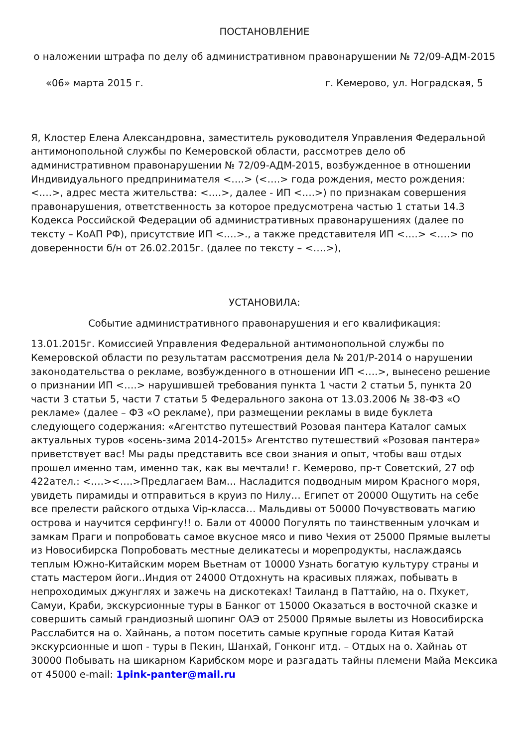ПОСТАНОВЛЕНИЕ
о наложении штрафа по делу об административном правонарушении № 72/09-АДМ-2015
«06» марта 2015 г. г. Кемерово, ул. Ноградская, 5
Я, Клостер Елена Александровна, заместитель руководителя Управления Федеральной антимонопольной службы по Кемеровской области, рассмотрев дело об административном правонарушении № 72/09-АДМ-2015, возбужденное в отношении Индивидуального предпринимателя <….> (<….> года рождения, место рождения: <….>, адрес места жительства: <….>, далее - ИП <….>) по признакам совершения правонарушения, ответственность за которое предусмотрена частью 1 статьи 14.3 Кодекса Российской Федерации об административных правонарушениях (далее по тексту – КоАП РФ), присутствие ИП <….>., а также представителя ИП <….> <….> по доверенности б/н от 26.02.2015г. (далее по тексту – <….>),
УСТАНОВИЛА:
Событие административного правонарушения и его квалификация:
13.01.2015г. Комиссией Управления Федеральной антимонопольной службы по Кемеровской области по результатам рассмотрения дела № 201/Р-2014 о нарушении законодательства о рекламе, возбужденного в отношении ИП <….>, вынесено решение о признании ИП <….> нарушившей требования пункта 1 части 2 статьи 5, пункта 20 части 3 статьи 5, части 7 статьи 5 Федерального закона от 13.03.2006 № 38-ФЗ «О рекламе» (далее – ФЗ «О рекламе), при размещении рекламы в виде буклета следующего содержания: «Агентство путешествий Розовая пантера Каталог самых актуальных туров «осень-зима 2014-2015» Агентство путешествий «Розовая пантера» приветствует вас! Мы рады представить все свои знания и опыт, чтобы ваш отдых прошел именно там, именно так, как вы мечтали! г. Кемерово, пр-т Советский, 27 оф 422ател.: <….><….>Предлагаем Вам… Насладится подводным миром Красного моря, увидеть пирамиды и отправиться в круиз по Нилу… Египет от 20000 Ощутить на себе все прелести райского отдыха Vip-класса… Мальдивы от 50000 Почувствовать магию острова и научится серфингу!! о. Бали от 40000 Погулять по таинственным улочкам и замкам Праги и попробовать самое вкусное мясо и пиво Чехия от 25000 Прямые вылеты из Новосибирска Попробовать местные деликатесы и морепродукты, наслаждаясь теплым Южно-Китайским морем Вьетнам от 10000 Узнать богатую культуру страны и стать мастером йоги..Индия от 24000 Отдохнуть на красивых пляжах, побывать в непроходимых джунглях и зажечь на дискотеках! Таиланд в Паттайю, на о. Пхукет, Самуи, Краби, экскурсионные туры в Банког от 15000 Оказаться в восточной сказке и совершить самый грандиозный шопинг ОАЭ от 25000 Прямые вылеты из Новосибирска Расслабится на о. Хайнань, а потом посетить самые крупные города Китая Катай экскурсионные и шоп - туры в Пекин, Шанхай, Гонконг итд. – Отдых на о. Хайнаь от 30000 Побывать на шикарном Карибском море и разгадать тайны племени Майа Мексика от 45000 e-mail: 1pink-panter@mail.ru